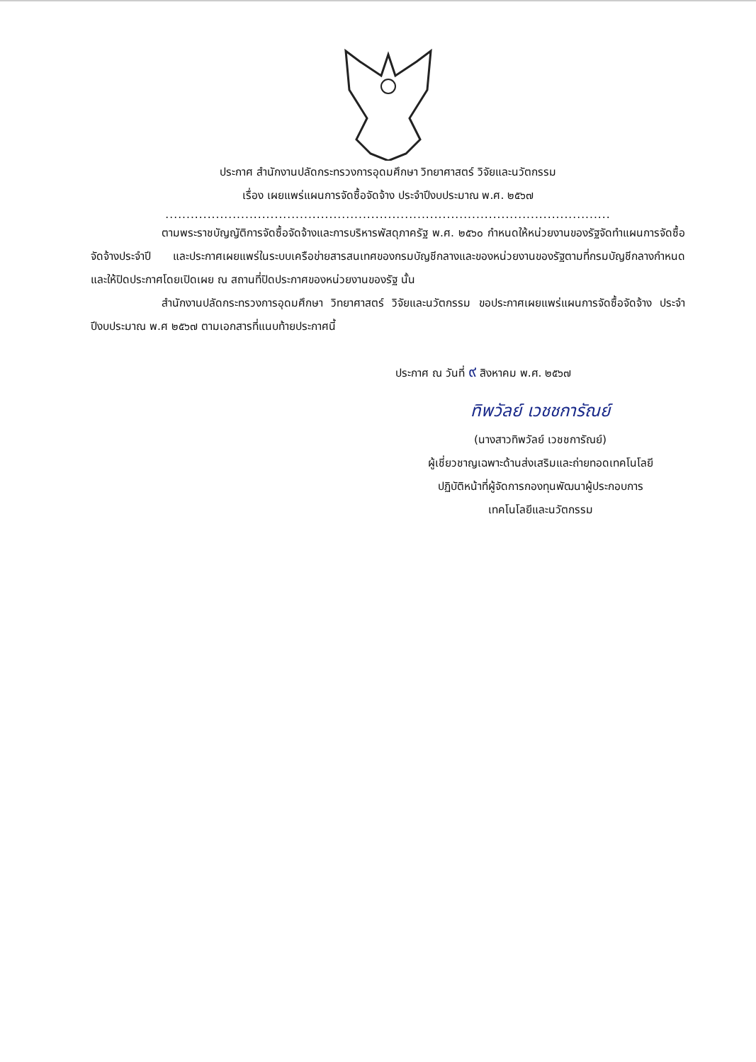ประกาศ สำนักงานปลัดกระทรวงการอุดมศึกษา วิทยาศาสตร์ วิจัยและนวัตกรรม
เรื่อง เผยแพร่แผนการจัดซื้อจัดจ้าง ประจำปีงบประมาณ พ.ศ. ๒๕๖๗
..........................................................................................................
ตามพระราชบัญญัติการจัดซื้อจัดจ้างและการบริหารพัสดุภาครัฐ พ.ศ. ๒๕๖๐ กำหนดให้หน่วยงานของรัฐจัดทำแผนการจัดซื้อจัดจ้างประจำปี และประกาศเผยแพร่ในระบบเครือข่ายสารสนเทศของกรมบัญชีกลางและของหน่วยงานของรัฐตามที่กรมบัญชีกลางกำหนด และให้ปิดประกาศโดยเปิดเผย ณ สถานที่ปิดประกาศของหน่วยงานของรัฐ นั้น
สำนักงานปลัดกระทรวงการอุดมศึกษา วิทยาศาสตร์ วิจัยและนวัตกรรม ขอประกาศเผยแพร่แผนการจัดซื้อจัดจ้าง ประจำปีงบประมาณ พ.ศ ๒๕๖๗ ตามเอกสารที่แนบท้ายประกาศนี้
ประกาศ ณ วันที่ ๙ สิงหาคม พ.ศ. ๒๕๖๗
ทิพวัลย์ เวชชการัณย์
(นางสาวทิพวัลย์ เวชชการัณย์)
ผู้เชี่ยวชาญเฉพาะด้านส่งเสริมและถ่ายทอดเทคโนโลยี
ปฏิบัติหน้าที่ผู้จัดการกองทุนพัฒนาผู้ประกอบการ
เทคโนโลยีและนวัตกรรม